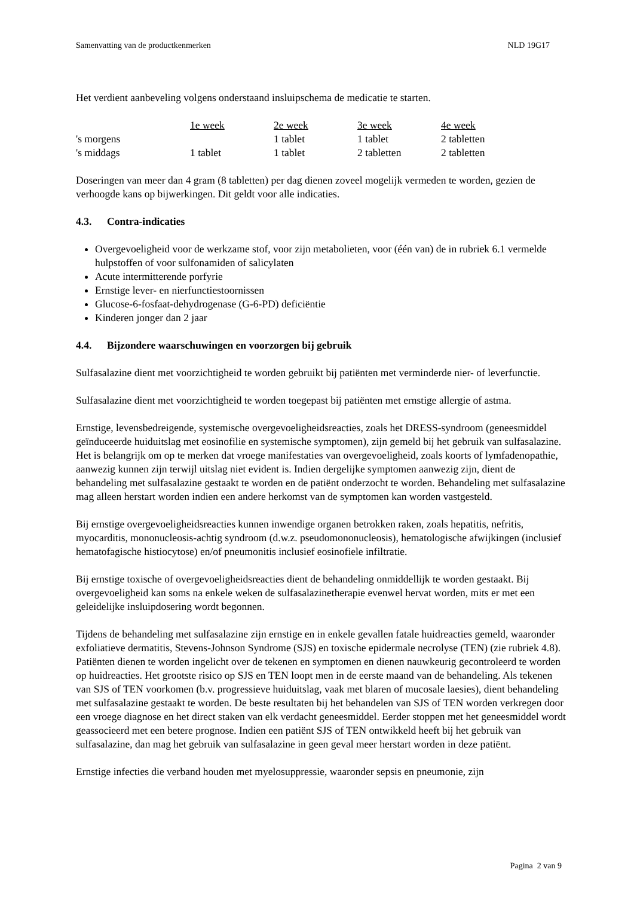Samenvatting van de productkenmerken NLD 19G17
Het verdient aanbeveling volgens onderstaand insluipschema de medicatie te starten.
| | 1e week | 2e week | 3e week | 4e week |
| 's morgens | | 1 tablet | 1 tablet | 2 tabletten |
| 's middags | 1 tablet | 1 tablet | 2 tabletten | 2 tabletten |
Doseringen van meer dan 4 gram (8 tabletten) per dag dienen zoveel mogelijk vermeden te worden, gezien de verhoogde kans op bijwerkingen. Dit geldt voor alle indicaties.
4.3. Contra-indicaties
Overgevoeligheid voor de werkzame stof, voor zijn metabolieten, voor (één van) de in rubriek 6.1 vermelde hulpstoffen of voor sulfonamiden of salicylaten
Acute intermitterende porfyrie
Ernstige lever- en nierfunctiestoornissen
Glucose-6-fosfaat-dehydrogenase (G-6-PD) deficiëntie
Kinderen jonger dan 2 jaar
4.4. Bijzondere waarschuwingen en voorzorgen bij gebruik
Sulfasalazine dient met voorzichtigheid te worden gebruikt bij patiënten met verminderde nier- of leverfunctie.
Sulfasalazine dient met voorzichtigheid te worden toegepast bij patiënten met ernstige allergie of astma.
Ernstige, levensbedreigende, systemische overgevoeligheidsreacties, zoals het DRESS-syndroom (geneesmiddel geïnduceerde huiduitslag met eosinofilie en systemische symptomen), zijn gemeld bij het gebruik van sulfasalazine. Het is belangrijk om op te merken dat vroege manifestaties van overgevoeligheid, zoals koorts of lymfadenopathie, aanwezig kunnen zijn terwijl uitslag niet evident is. Indien dergelijke symptomen aanwezig zijn, dient de behandeling met sulfasalazine gestaakt te worden en de patiënt onderzocht te worden. Behandeling met sulfasalazine mag alleen herstart worden indien een andere herkomst van de symptomen kan worden vastgesteld.
Bij ernstige overgevoeligheidsreacties kunnen inwendige organen betrokken raken, zoals hepatitis, nefritis, myocarditis, mononucleosis-achtig syndroom (d.w.z. pseudomononucleosis), hematologische afwijkingen (inclusief hematofagische histiocytose) en/of pneumonitis inclusief eosinofiele infiltratie.
Bij ernstige toxische of overgevoeligheidsreacties dient de behandeling onmiddellijk te worden gestaakt. Bij overgevoeligheid kan soms na enkele weken de sulfasalazinetherapie evenwel hervat worden, mits er met een geleidelijke insluipdosering wordt begonnen.
Tijdens de behandeling met sulfasalazine zijn ernstige en in enkele gevallen fatale huidreacties gemeld, waaronder exfoliatieve dermatitis, Stevens-Johnson Syndrome (SJS) en toxische epidermale necrolyse (TEN) (zie rubriek 4.8). Patiënten dienen te worden ingelicht over de tekenen en symptomen en dienen nauwkeurig gecontroleerd te worden op huidreacties. Het grootste risico op SJS en TEN loopt men in de eerste maand van de behandeling. Als tekenen van SJS of TEN voorkomen (b.v. progressieve huiduitslag, vaak met blaren of mucosale laesies), dient behandeling met sulfasalazine gestaakt te worden. De beste resultaten bij het behandelen van SJS of TEN worden verkregen door een vroege diagnose en het direct staken van elk verdacht geneesmiddel. Eerder stoppen met het geneesmiddel wordt geassocieerd met een betere prognose. Indien een patiënt SJS of TEN ontwikkeld heeft bij het gebruik van sulfasalazine, dan mag het gebruik van sulfasalazine in geen geval meer herstart worden in deze patiënt.
Ernstige infecties die verband houden met myelosuppressie, waaronder sepsis en pneumonie, zijn
Pagina 2 van 9